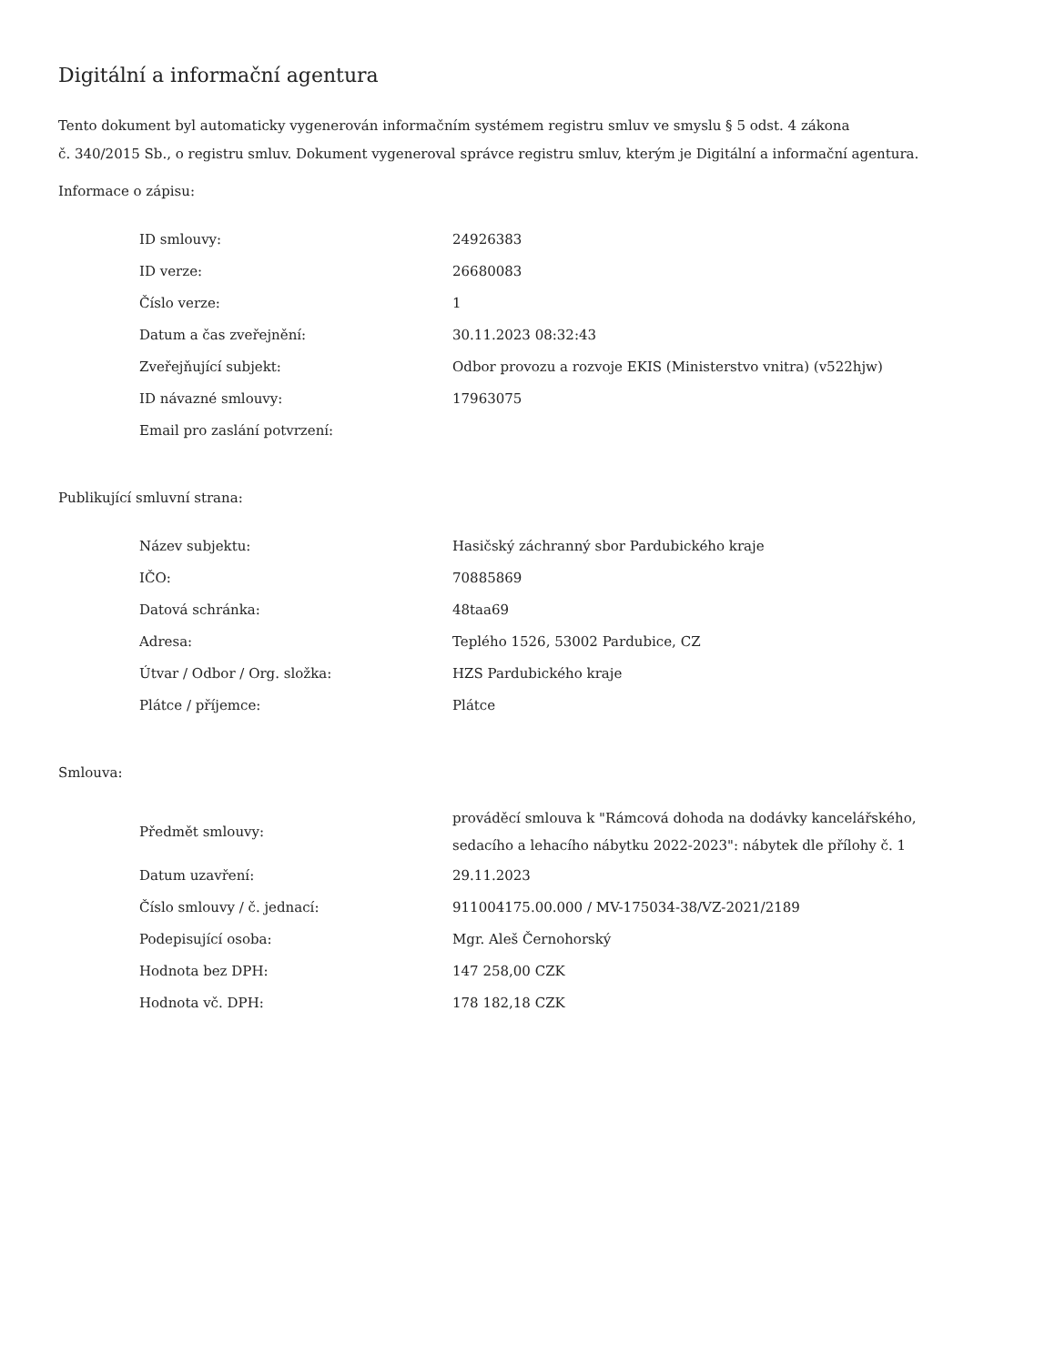Digitální a informační agentura
Tento dokument byl automaticky vygenerován informačním systémem registru smluv ve smyslu § 5 odst. 4 zákona
č. 340/2015 Sb., o registru smluv. Dokument vygeneroval správce registru smluv, kterým je Digitální a informační agentura.
Informace o zápisu:
| ID smlouvy: | 24926383 |
| ID verze: | 26680083 |
| Číslo verze: | 1 |
| Datum a čas zveřejnění: | 30.11.2023 08:32:43 |
| Zveřejňující subjekt: | Odbor provozu a rozvoje EKIS (Ministerstvo vnitra) (v522hjw) |
| ID návazné smlouvy: | 17963075 |
| Email pro zaslání potvrzení: | |
Publikující smluvní strana:
| Název subjektu: | Hasičský záchranný sbor Pardubického kraje |
| IČO: | 70885869 |
| Datová schránka: | 48taa69 |
| Adresa: | Teplého 1526, 53002 Pardubice, CZ |
| Útvar / Odbor / Org. složka: | HZS Pardubického kraje |
| Plátce / příjemce: | Plátce |
Smlouva:
| Předmět smlouvy: | prováděcí smlouva k "Rámcová dohoda na dodávky kancelářského, sedacího a lehacího nábytku 2022-2023": nábytek dle přílohy č. 1 |
| Datum uzavření: | 29.11.2023 |
| Číslo smlouvy / č. jednací: | 911004175.00.000 / MV-175034-38/VZ-2021/2189 |
| Podepisující osoba: | Mgr. Aleš Černohorský |
| Hodnota bez DPH: | 147 258,00 CZK |
| Hodnota vč. DPH: | 178 182,18 CZK |